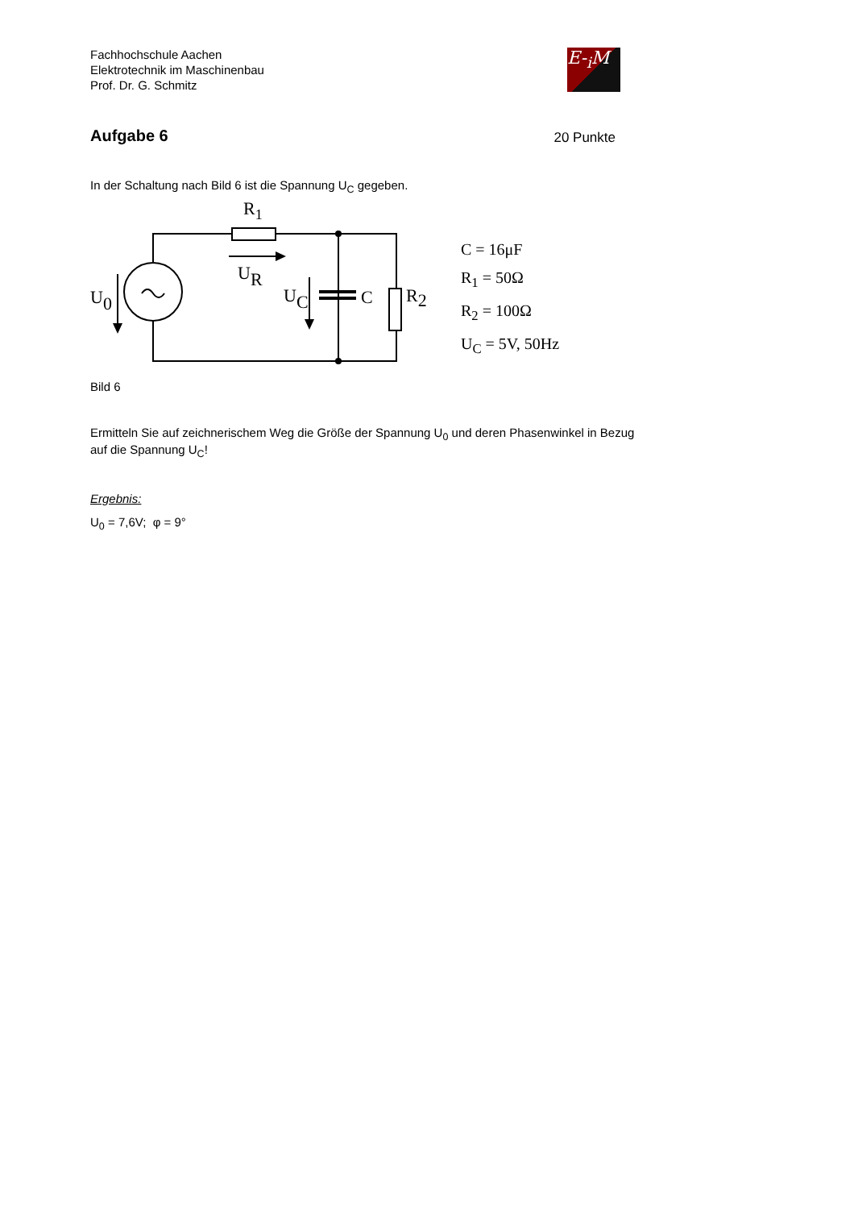Fachhochschule Aachen
Elektrotechnik im Maschinenbau
Prof. Dr. G. Schmitz
E-<sub>i</sub>M
Aufgabe 6
20 Punkte
In der Schaltung nach Bild 6 ist die Spannung U<sub>C</sub> gegeben.
R1
UR
U0
UC
C
R2
C = 16μF
R<sub>1</sub> = 50Ω
R<sub>2</sub> = 100Ω
U<sub>C</sub> = 5V, 50Hz
Bild 6
Ermitteln Sie auf zeichnerischem Weg die Größe der Spannung U<sub>0</sub> und deren Phasenwinkel in Bezug auf die Spannung U<sub>C</sub>!
Ergebnis:
U<sub>0</sub> = 7,6V; φ = 9°